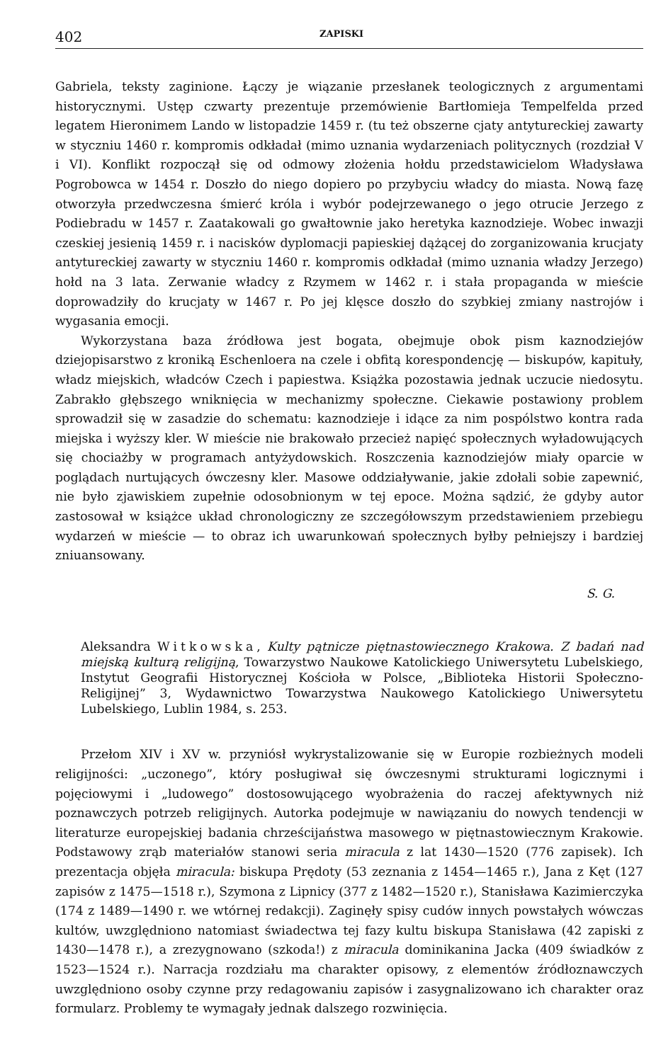402 ZAPISKI
Gabriela, teksty zaginione. Łączy je wiązanie przesłanek teologicznych z argumentami historycznymi. Ustęp czwarty prezentuje przemówienie Bartłomieja Tempelfelda przed legatem Hieronimem Lando w listopadzie 1459 r. (tu też obszerne cjaty antytureckiej zawarty w styczniu 1460 r. kompromis odkładał (mimo uznania wydarzeniach politycznych (rozdział V i VI). Konflikt rozpoczął się od odmowy złożenia hołdu przedstawicielom Władysława Pogrobowca w 1454 r. Doszło do niego dopiero po przybyciu władcy do miasta. Nową fazę otworzyła przedwczesna śmierć króla i wybór podejrzewanego o jego otrucie Jerzego z Podiebradu w 1457 r. Zaatakowali go gwałtownie jako heretyka kaznodzieje. Wobec inwazji czeskiej jesienią 1459 r. i nacisków dyplomacji papieskiej dążącej do zorganizowania krucjaty antytureckiej zawarty w styczniu 1460 r. kompromis odkładał (mimo uznania władzy Jerzego) hołd na 3 lata. Zerwanie władcy z Rzymem w 1462 r. i stała propaganda w mieście doprowadziły do krucjaty w 1467 r. Po jej klęsce doszło do szybkiej zmiany nastrojów i wygasania emocji.
Wykorzystana baza źródłowa jest bogata, obejmuje obok pism kaznodziejów dziejopisarstwo z kroniką Eschenloera na czele i obfitą korespondencję — biskupów, kapituły, władz miejskich, władców Czech i papiestwa. Książka pozostawia jednak uczucie niedosytu. Zabrakło głębszego wniknięcia w mechanizmy społeczne. Ciekawie postawiony problem sprowadził się w zasadzie do schematu: kaznodzieje i idące za nim pospólstwo kontra rada miejska i wyższy kler. W mieście nie brakowało przecież napięć społecznych wyładowujących się chociażby w programach antyżydowskich. Roszczenia kaznodziejów miały oparcie w poglądach nurtujących ówczesny kler. Masowe oddziaływanie, jakie zdołali sobie zapewnić, nie było zjawiskiem zupełnie odosobnionym w tej epoce. Można sądzić, że gdyby autor zastosował w książce układ chronologiczny ze szczegółowszym przedstawieniem przebiegu wydarzeń w mieście — to obraz ich uwarunkowań społecznych byłby pełniejszy i bardziej zniuansowany.
S. G.
Aleksandra Witkowska, Kulty pątnicze piętnastowiecznego Krakowa. Z badań nad miejską kulturą religijną, Towarzystwo Naukowe Katolickiego Uniwersytetu Lubelskiego, Instytut Geografii Historycznej Kościoła w Polsce, „Biblioteka Historii Społeczno-Religijnej” 3, Wydawnictwo Towarzystwa Naukowego Katolickiego Uniwersytetu Lubelskiego, Lublin 1984, s. 253.
Przełom XIV i XV w. przyniósł wykrystalizowanie się w Europie rozbieżnych modeli religijności: „uczonego”, który posługiwał się ówczesnymi strukturami logicznymi i pojęciowymi i „ludowego” dostosowującego wyobrażenia do raczej afektywnych niż poznawczych potrzeb religijnych. Autorka podejmuje w nawiązaniu do nowych tendencji w literaturze europejskiej badania chrześcijaństwa masowego w piętnastowiecznym Krakowie. Podstawowy zrąb materiałów stanowi seria miracula z lat 1430—1520 (776 zapisek). Ich prezentacja objęła miracula: biskupa Prędoty (53 zeznania z 1454—1465 r.), Jana z Kęt (127 zapisów z 1475—1518 r.), Szymona z Lipnicy (377 z 1482—1520 r.), Stanisława Kazimierczyka (174 z 1489—1490 r. we wtórnej redakcji). Zaginęły spisy cudów innych powstałych wówczas kultów, uwzględniono natomiast świadectwa tej fazy kultu biskupa Stanisława (42 zapiski z 1430—1478 r.), a zrezygnowano (szkoda!) z miracula dominikanina Jacka (409 świadków z 1523—1524 r.). Narracja rozdziału ma charakter opisowy, z elementów źródłoznawczych uwzględniono osoby czynne przy redagowaniu zapisów i zasygnalizowano ich charakter oraz formularz. Problemy te wymagały jednak dalszego rozwinięcia.